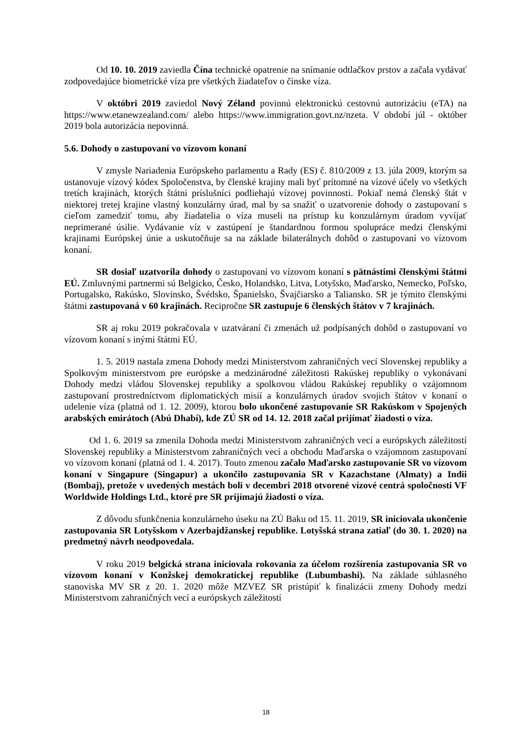Od 10. 10. 2019 zaviedla Čína technické opatrenie na snímanie odtlačkov prstov a začala vydávať zodpovedajúce biometrické víza pre všetkých žiadateľov o čínske víza.
V októbri 2019 zaviedol Nový Zéland povinnú elektronickú cestovnú autorizáciu (eTA) na https://www.etanewzealand.com/ alebo https://www.immigration.govt.nz/nzeta. V období júl - október 2019 bola autorizácia nepovinná.
5.6. Dohody o zastupovaní vo vízovom konaní
V zmysle Nariadenia Európskeho parlamentu a Rady (ES) č. 810/2009 z 13. júla 2009, ktorým sa ustanovuje vízový kódex Spoločenstva, by členské krajiny mali byť prítomné na vízové účely vo všetkých tretích krajinách, ktorých štátni príslušníci podliehajú vízovej povinnosti. Pokiaľ nemá členský štát v niektorej tretej krajine vlastný konzulárny úrad, mal by sa snažiť o uzatvorenie dohody o zastupovaní s cieľom zamedziť tomu, aby žiadatelia o víza museli na prístup ku konzulárnym úradom vyvíjať neprimerané úsilie. Vydávanie víz v zastúpení je štandardnou formou spolupráce medzi členskými krajinami Európskej únie a uskutočňuje sa na základe bilaterálnych dohôd o zastupovaní vo vízovom konaní.
SR dosiaľ uzatvorila dohody o zastupovaní vo vízovom konaní s pätnástimi členskými štátmi EÚ. Zmluvnými partnermi sú Belgicko, Česko, Holandsko, Litva, Lotyšsko, Maďarsko, Nemecko, Poľsko, Portugalsko, Rakúsko, Slovinsko, Švédsko, Španielsko, Švajčiarsko a Taliansko. SR je týmito členskými štátmi zastupovaná v 60 krajinách. Recipročne SR zastupuje 6 členských štátov v 7 krajinách.
SR aj roku 2019 pokračovala v uzatváraní či zmenách už podpísaných dohôd o zastupovaní vo vízovom konaní s inými štátmi EÚ.
1. 5. 2019 nastala zmena Dohody medzi Ministerstvom zahraničných vecí Slovenskej republiky a Spolkovým ministerstvom pre európske a medzinárodné záležitosti Rakúskej republiky o vykonávaní Dohody medzi vládou Slovenskej republiky a spolkovou vládou Rakúskej republiky o vzájomnom zastupovaní prostredníctvom diplomatických misií a konzulárnych úradov svojich štátov v konaní o udelenie víza (platná od 1. 12. 2009), ktorou bolo ukončené zastupovanie SR Rakúskom v Spojených arabských emirátoch (Abú Dhabí), kde ZÚ SR od 14. 12. 2018 začal prijímať žiadosti o víza.
Od 1. 6. 2019 sa zmenila Dohoda medzi Ministerstvom zahraničných vecí a európskych záležitostí Slovenskej republiky a Ministerstvom zahraničných vecí a obchodu Maďarska o vzájomnom zastupovaní vo vízovom konaní (platná od 1. 4. 2017). Touto zmenou začalo Maďarsko zastupovanie SR vo vízovom konaní v Singapure (Singapur) a ukončilo zastupovania SR v Kazachstane (Almaty) a Indii (Bombaj), pretože v uvedených mestách boli v decembri 2018 otvorené vízové centrá spoločnosti VF Worldwide Holdings Ltd., ktoré pre SR prijímajú žiadosti o víza.
Z dôvodu sfunkčnenia konzulárneho úseku na ZÚ Baku od 15. 11. 2019, SR iniciovala ukončenie zastupovania SR Lotyšskom v Azerbajdžanskej republike. Lotyšská strana zatiaľ (do 30. 1. 2020) na predmetný návrh neodpovedala.
V roku 2019 belgická strana iniciovala rokovania za účelom rozšírenia zastupovania SR vo vízovom konaní v Konžskej demokratickej republike (Lubumbashi). Na základe súhlasného stanoviska MV SR z 20. 1. 2020 môže MZVEZ SR pristúpiť k finalizácii zmeny Dohody medzi Ministerstvom zahraničných vecí a európskych záležitostí
18